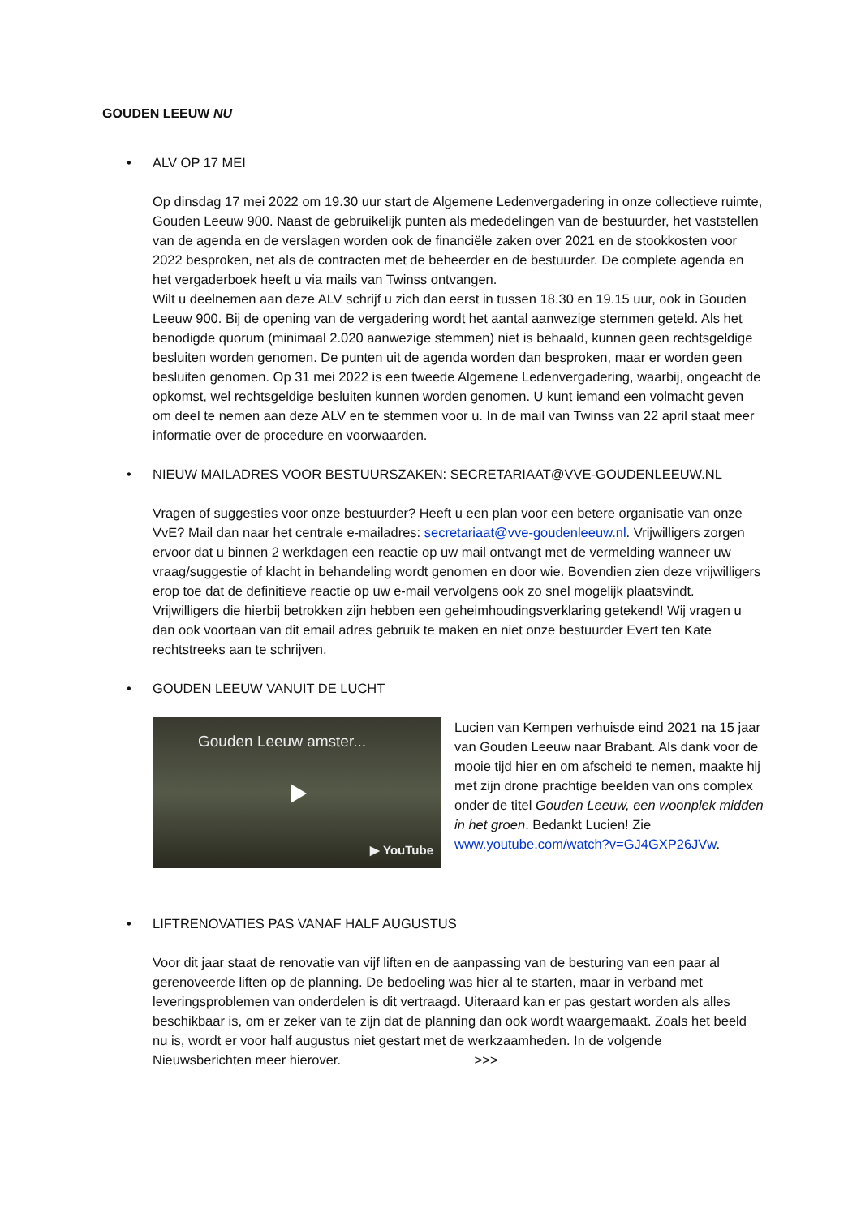GOUDEN LEEUW NU
• ALV OP 17 MEI
Op dinsdag 17 mei 2022 om 19.30 uur start de Algemene Ledenvergadering in onze collectieve ruimte, Gouden Leeuw 900. Naast de gebruikelijk punten als mededelingen van de bestuurder, het vaststellen van de agenda en de verslagen worden ook de financiële zaken over 2021 en de stookkosten voor 2022 besproken, net als de contracten met de beheerder en de bestuurder. De complete agenda en het vergaderboek heeft u via mails van Twinss ontvangen.
Wilt u deelnemen aan deze ALV schrijf u zich dan eerst in tussen 18.30 en 19.15 uur, ook in Gouden Leeuw 900. Bij de opening van de vergadering wordt het aantal aanwezige stemmen geteld. Als het benodigde quorum (minimaal 2.020 aanwezige stemmen) niet is behaald, kunnen geen rechtsgeldige besluiten worden genomen. De punten uit de agenda worden dan besproken, maar er worden geen besluiten genomen. Op 31 mei 2022 is een tweede Algemene Ledenvergadering, waarbij, ongeacht de opkomst, wel rechtsgeldige besluiten kunnen worden genomen. U kunt iemand een volmacht geven om deel te nemen aan deze ALV en te stemmen voor u. In de mail van Twinss van 22 april staat meer informatie over de procedure en voorwaarden.
• NIEUW MAILADRES VOOR BESTUURSZAKEN: SECRETARIAAT@VVE-GOUDENLEEUW.NL
Vragen of suggesties voor onze bestuurder? Heeft u een plan voor een betere organisatie van onze VvE? Mail dan naar het centrale e-mailadres: secretariaat@vve-goudenleeuw.nl. Vrijwilligers zorgen ervoor dat u binnen 2 werkdagen een reactie op uw mail ontvangt met de vermelding wanneer uw vraag/suggestie of klacht in behandeling wordt genomen en door wie. Bovendien zien deze vrijwilligers erop toe dat de definitieve reactie op uw e-mail vervolgens ook zo snel mogelijk plaatsvindt. Vrijwilligers die hierbij betrokken zijn hebben een geheimhoudingsverklaring getekend! Wij vragen u dan ook voortaan van dit email adres gebruik te maken en niet onze bestuurder Evert ten Kate rechtstreeks aan te schrijven.
• GOUDEN LEEUW VANUIT DE LUCHT
Gouden Leeuw amster...
▶ YouTube
Lucien van Kempen verhuisde eind 2021 na 15 jaar van Gouden Leeuw naar Brabant. Als dank voor de mooie tijd hier en om afscheid te nemen, maakte hij met zijn drone prachtige beelden van ons complex onder de titel Gouden Leeuw, een woonplek midden in het groen. Bedankt Lucien! Zie www.youtube.com/watch?v=GJ4GXP26JVw.
• LIFTRENOVATIES PAS VANAF HALF AUGUSTUS
Voor dit jaar staat de renovatie van vijf liften en de aanpassing van de besturing van een paar al gerenoveerde liften op de planning. De bedoeling was hier al te starten, maar in verband met leveringsproblemen van onderdelen is dit vertraagd. Uiteraard kan er pas gestart worden als alles beschikbaar is, om er zeker van te zijn dat de planning dan ook wordt waargemaakt. Zoals het beeld nu is, wordt er voor half augustus niet gestart met de werkzaamheden. In de volgende Nieuwsberichten meer hierover. >>>